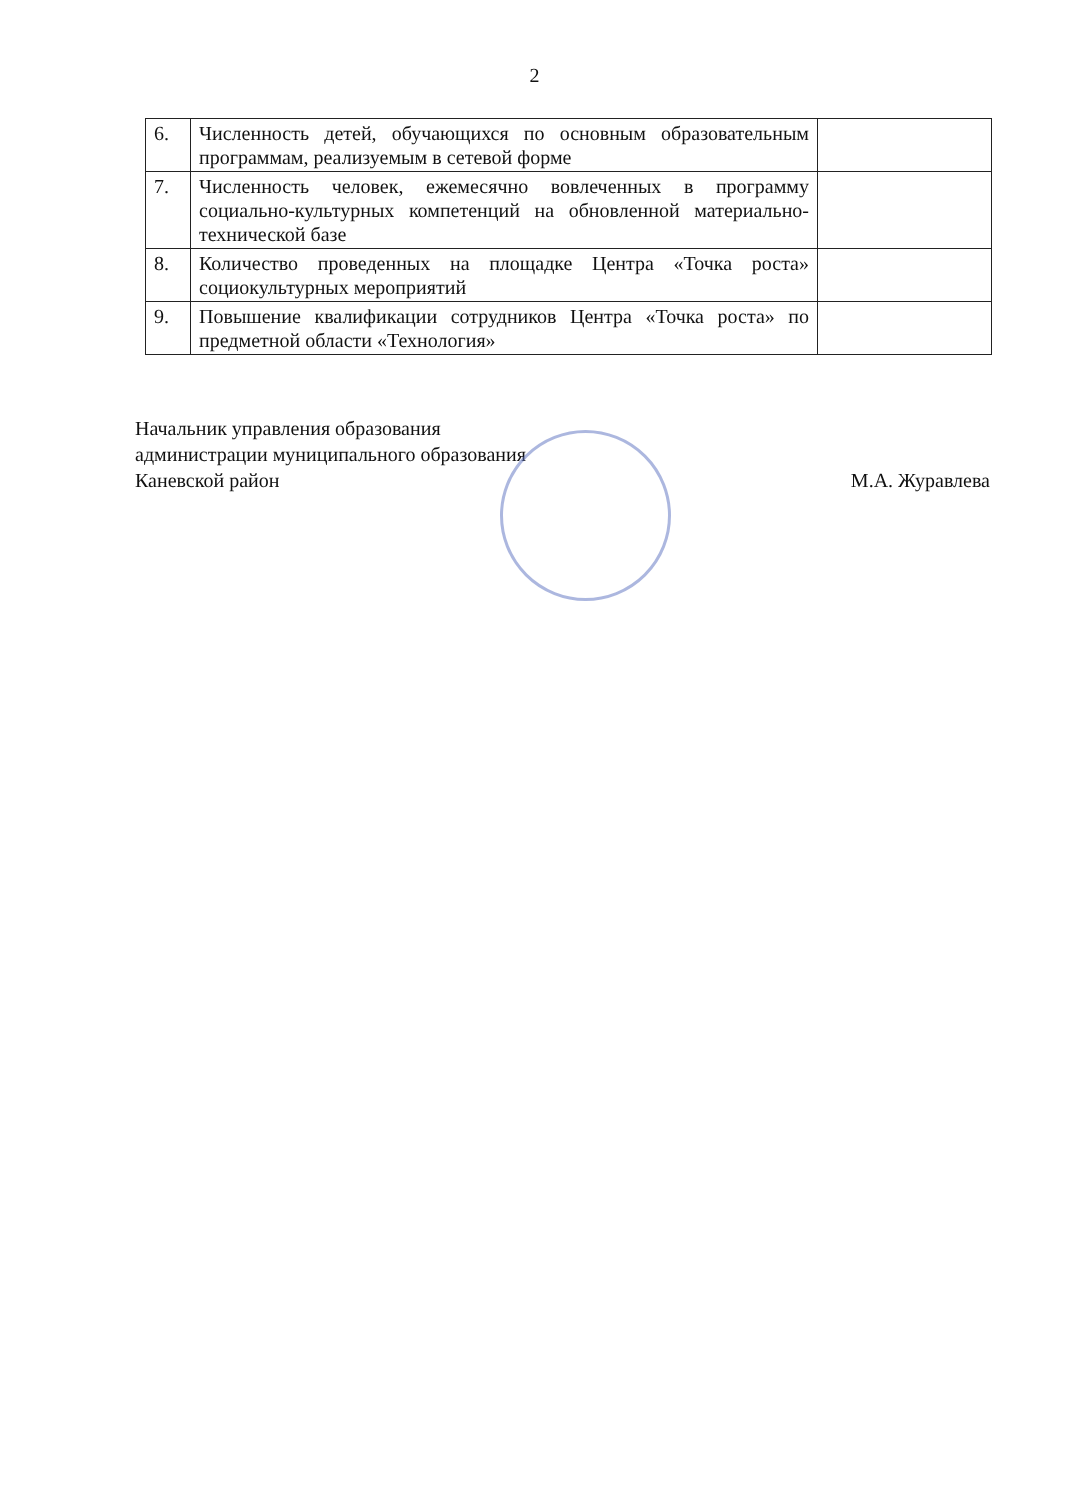2
| 6. | Численность детей, обучающихся по основным образовательным программам, реализуемым в сетевой форме | |
| 7. | Численность человек, ежемесячно вовлеченных в программу социально-культурных компетенций на обновленной материально-технической базе | |
| 8. | Количество проведенных на площадке Центра «Точка роста» социокультурных мероприятий | |
| 9. | Повышение квалификации сотрудников Центра «Точка роста» по предметной области «Технология» | |
Начальник управления образования
администрации муниципального образования
Каневской район М.А. Журавлева